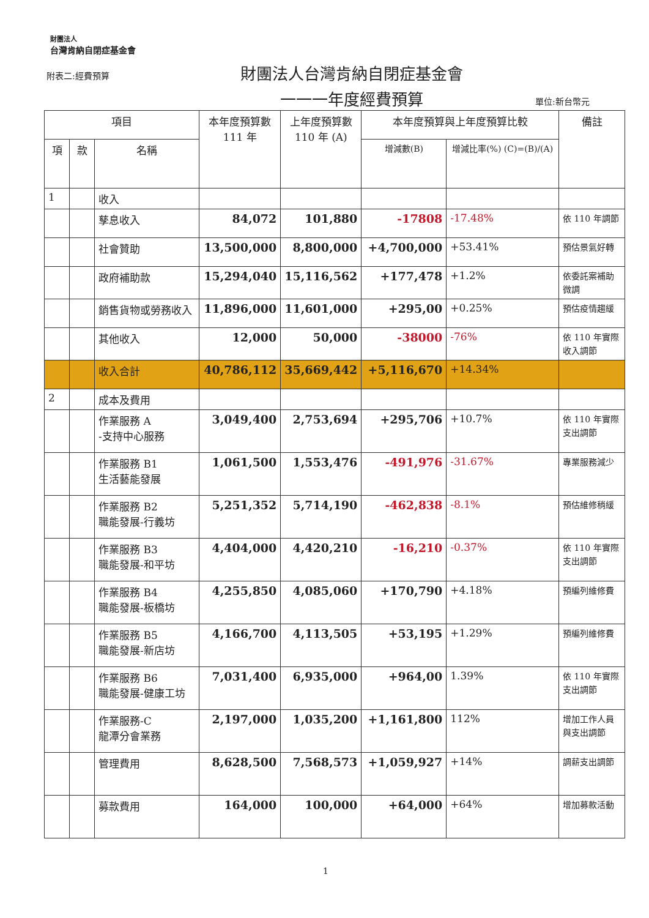財團法人
台灣肯納自閉症基金會
附表二:經費預算
財團法人台灣肯納自閉症基金會
一一一年度經費預算
單位:新台幣元
| 項目 | | | 本年度預算數 111 年 | 上年度預算數 110 年 (A) | 本年度預算與上年度預算比較 | | 備註 |
| --- | --- | --- | --- | --- | --- | --- | --- |
| 項 | 款 | 名稱 | | | 增減數(B) | 增減比率(%) (C)=(B)/(A) | |
| 1 | | 收入 | | | | | |
| | | 孳息收入 | 84,072 | 101,880 | -17808 | -17.48% | 依 110 年調節 |
| | | 社會贊助 | 13,500,000 | 8,800,000 | +4,700,000 | +53.41% | 預估景氣好轉 |
| | | 政府補助款 | 15,294,040 | 15,116,562 | +177,478 | +1.2% | 依委託案補助微調 |
| | | 銷售貨物或勞務收入 | 11,896,000 | 11,601,000 | +295,00 | +0.25% | 預估疫情趨緩 |
| | | 其他收入 | 12,000 | 50,000 | -38000 | -76% | 依 110 年實際收入調節 |
| | | 收入合計 | 40,786,112 | 35,669,442 | +5,116,670 | +14.34% | |
| 2 | | 成本及費用 | | | | | |
| | | 作業服務 A -支持中心服務 | 3,049,400 | 2,753,694 | +295,706 | +10.7% | 依 110 年實際支出調節 |
| | | 作業服務 B1 生活藝能發展 | 1,061,500 | 1,553,476 | -491,976 | -31.67% | 專業服務減少 |
| | | 作業服務 B2 職能發展-行義坊 | 5,251,352 | 5,714,190 | -462,838 | -8.1% | 預估維修稍緩 |
| | | 作業服務 B3 職能發展-和平坊 | 4,404,000 | 4,420,210 | -16,210 | -0.37% | 依 110 年實際支出調節 |
| | | 作業服務 B4 職能發展-板橋坊 | 4,255,850 | 4,085,060 | +170,790 | +4.18% | 預編列維修費 |
| | | 作業服務 B5 職能發展-新店坊 | 4,166,700 | 4,113,505 | +53,195 | +1.29% | 預編列維修費 |
| | | 作業服務 B6 職能發展-健康工坊 | 7,031,400 | 6,935,000 | +964,00 | 1.39% | 依 110 年實際支出調節 |
| | | 作業服務-C 龍潭分會業務 | 2,197,000 | 1,035,200 | +1,161,800 | 112% | 增加工作人員與支出調節 |
| | | 管理費用 | 8,628,500 | 7,568,573 | +1,059,927 | +14% | 調薪支出調節 |
| | | 募款費用 | 164,000 | 100,000 | +64,000 | +64% | 增加募款活動 |
1